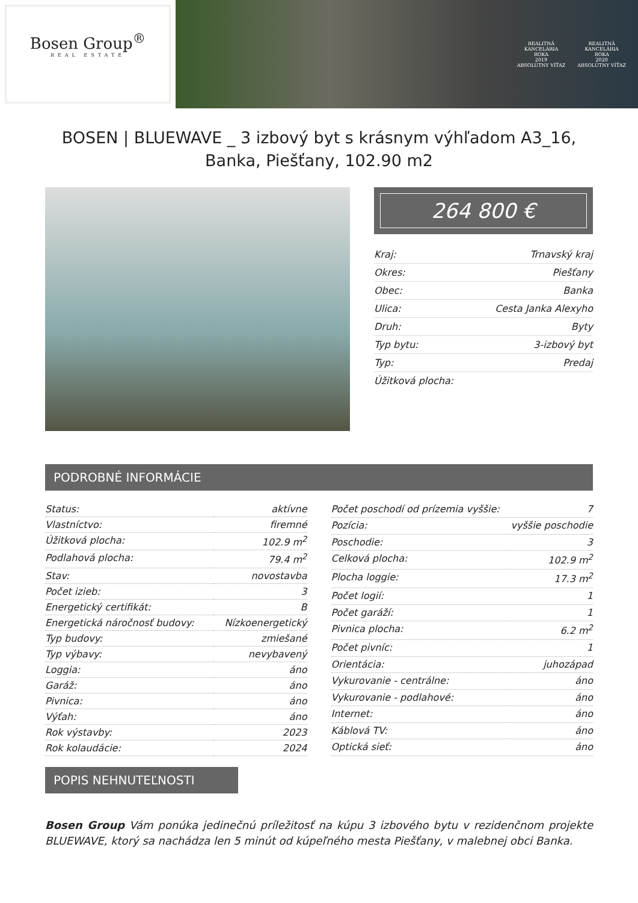Bosen Group<sup>®</sup>
REAL ESTATE
REALITNÁ
KANCELÁRIA
ROKA
2019
ABSOLÚTNY VÍŤAZ
REALITNÁ
KANCELÁRIA
ROKA
2020
ABSOLÚTNY VÍŤAZ
BOSEN | BLUEWAVE _ 3 izbový byt s krásnym výhľadom A3_16, Banka, Piešťany, 102.90 m2
264 800 €
| Kraj: | Trnavský kraj |
| Okres: | Piešťany |
| Obec: | Banka |
| Ulica: | Cesta Janka Alexyho |
| Druh: | Byty |
| Typ bytu: | 3-izbový byt |
| Typ: | Predaj |
| Úžitková plocha: | |
PODROBNÉ INFORMÁCIE
| Status: | aktívne |
| Vlastníctvo: | firemné |
| Úžitková plocha: | 102.9 m<sup>2</sup> |
| Podlahová plocha: | 79.4 m<sup>2</sup> |
| Stav: | novostavba |
| Počet izieb: | 3 |
| Energetický certifikát: | B |
| Energetická náročnosť budovy: | Nízkoenergetický |
| Typ budovy: | zmiešané |
| Typ výbavy: | nevybavený |
| Loggia: | áno |
| Garáž: | áno |
| Pivnica: | áno |
| Výťah: | áno |
| Rok výstavby: | 2023 |
| Rok kolaudácie: | 2024 |
| Počet poschodí od prízemia vyššie: | 7 |
| Pozícia: | vyššie poschodie |
| Poschodie: | 3 |
| Celková plocha: | 102.9 m<sup>2</sup> |
| Plocha loggie: | 17.3 m<sup>2</sup> |
| Počet logií: | 1 |
| Počet garáží: | 1 |
| Pivnica plocha: | 6.2 m<sup>2</sup> |
| Počet pivníc: | 1 |
| Orientácia: | juhozápad |
| Vykurovanie - centrálne: | áno |
| Vykurovanie - podlahové: | áno |
| Internet: | áno |
| Káblová TV: | áno |
| Optická sieť: | áno |
POPIS NEHNUTEĽNOSTI
Bosen Group Vám ponúka jedinečnú príležitosť na kúpu 3 izbového bytu v rezidenčnom projekte BLUEWAVE, ktorý sa nachádza len 5 minút od kúpeľného mesta Piešťany, v malebnej obci Banka.